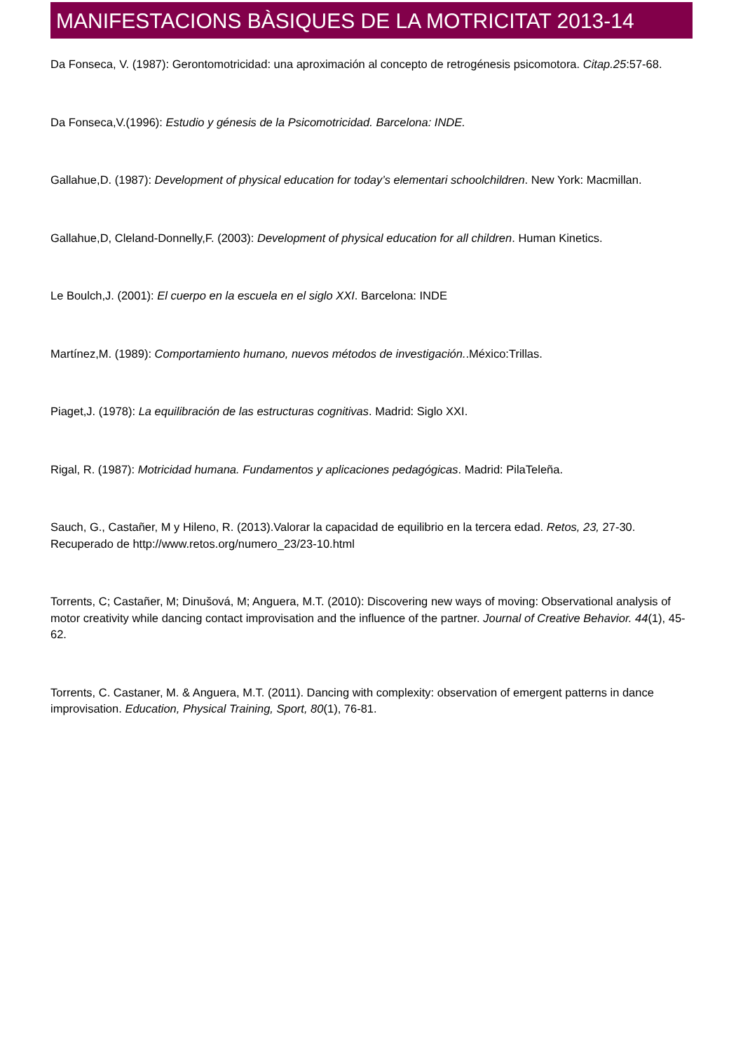MANIFESTACIONS BÀSIQUES DE LA MOTRICITAT 2013-14
Da Fonseca, V. (1987): Gerontomotricidad: una aproximación al concepto de retrogénesis psicomotora. Citap.25:57-68.
Da Fonseca,V.(1996): Estudio y génesis de la Psicomotricidad. Barcelona: INDE.
Gallahue,D. (1987): Development of physical education for today’s elementari schoolchildren. New York: Macmillan.
Gallahue,D, Cleland-Donnelly,F. (2003): Development of physical education for all children. Human Kinetics.
Le Boulch,J. (2001): El cuerpo en la escuela en el siglo XXI. Barcelona: INDE
Martínez,M. (1989): Comportamiento humano, nuevos métodos de investigación..México:Trillas.
Piaget,J. (1978): La equilibración de las estructuras cognitivas. Madrid: Siglo XXI.
Rigal, R. (1987): Motricidad humana. Fundamentos y aplicaciones pedagógicas. Madrid: PilaTeleña.
Sauch, G., Castañer, M y Hileno, R. (2013).Valorar la capacidad de equilibrio en la tercera edad. Retos, 23, 27-30. Recuperado de http://www.retos.org/numero_23/23-10.html
Torrents, C; Castañer, M; Dinušová, M; Anguera, M.T. (2010): Discovering new ways of moving: Observational analysis of motor creativity while dancing contact improvisation and the influence of the partner. Journal of Creative Behavior. 44(1), 45-62.
Torrents, C. Castaner, M. & Anguera, M.T. (2011). Dancing with complexity: observation of emergent patterns in dance improvisation. Education, Physical Training, Sport, 80(1), 76-81.